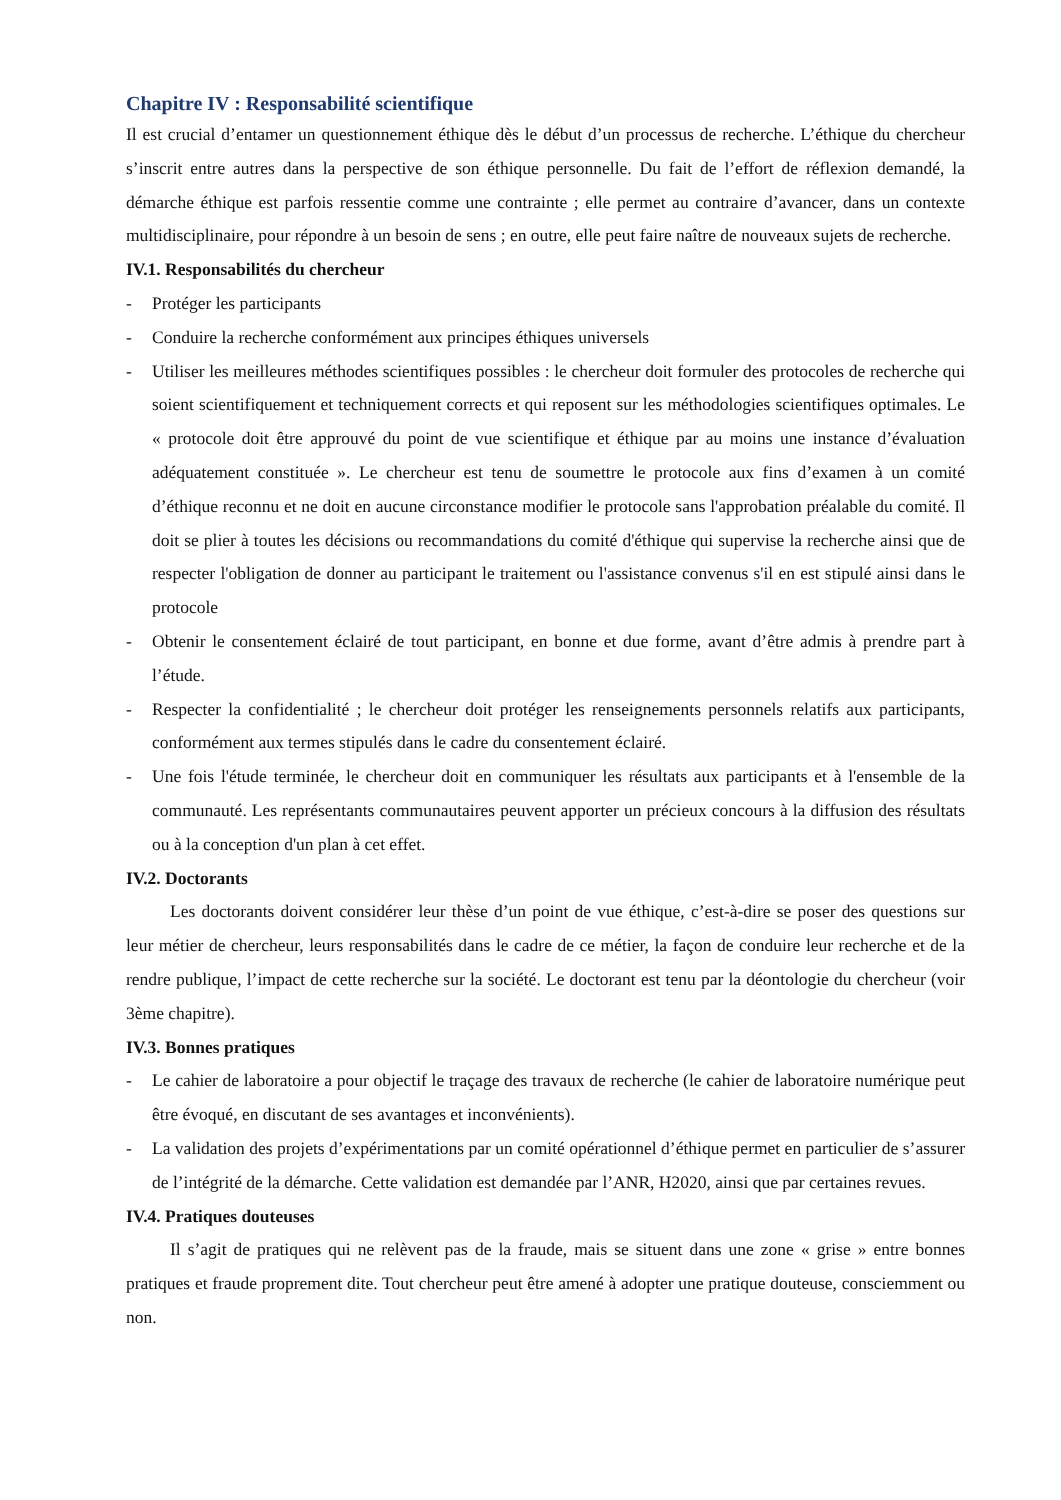Chapitre IV : Responsabilité scientifique
Il est crucial d’entamer un questionnement éthique dès le début d’un processus de recherche. L’éthique du chercheur s’inscrit entre autres dans la perspective de son éthique personnelle. Du fait de l’effort de réflexion demandé, la démarche éthique est parfois ressentie comme une contrainte ; elle permet au contraire d’avancer, dans un contexte multidisciplinaire, pour répondre à un besoin de sens ; en outre, elle peut faire naître de nouveaux sujets de recherche.
IV.1. Responsabilités du chercheur
- Protéger les participants
- Conduire la recherche conformément aux principes éthiques universels
- Utiliser les meilleures méthodes scientifiques possibles : le chercheur doit formuler des protocoles de recherche qui soient scientifiquement et techniquement corrects et qui reposent sur les méthodologies scientifiques optimales. Le « protocole doit être approuvé du point de vue scientifique et éthique par au moins une instance d’évaluation adéquatement constituée ». Le chercheur est tenu de soumettre le protocole aux fins d’examen à un comité d’éthique reconnu et ne doit en aucune circonstance modifier le protocole sans l'approbation préalable du comité. Il doit se plier à toutes les décisions ou recommandations du comité d'éthique qui supervise la recherche ainsi que de respecter l'obligation de donner au participant le traitement ou l'assistance convenus s'il en est stipulé ainsi dans le protocole
- Obtenir le consentement éclairé de tout participant, en bonne et due forme, avant d’être admis à prendre part à l’étude.
- Respecter la confidentialité ; le chercheur doit protéger les renseignements personnels relatifs aux participants, conformément aux termes stipulés dans le cadre du consentement éclairé.
- Une fois l'étude terminée, le chercheur doit en communiquer les résultats aux participants et à l'ensemble de la communauté. Les représentants communautaires peuvent apporter un précieux concours à la diffusion des résultats ou à la conception d'un plan à cet effet.
IV.2. Doctorants
Les doctorants doivent considérer leur thèse d’un point de vue éthique, c’est-à-dire se poser des questions sur leur métier de chercheur, leurs responsabilités dans le cadre de ce métier, la façon de conduire leur recherche et de la rendre publique, l’impact de cette recherche sur la société. Le doctorant est tenu par la déontologie du chercheur (voir 3ème chapitre).
IV.3. Bonnes pratiques
- Le cahier de laboratoire a pour objectif le traçage des travaux de recherche (le cahier de laboratoire numérique peut être évoqué, en discutant de ses avantages et inconvénients).
- La validation des projets d’expérimentations par un comité opérationnel d’éthique permet en particulier de s’assurer de l’intégrité de la démarche. Cette validation est demandée par l’ANR, H2020, ainsi que par certaines revues.
IV.4. Pratiques douteuses
Il s’agit de pratiques qui ne relèvent pas de la fraude, mais se situent dans une zone « grise » entre bonnes pratiques et fraude proprement dite. Tout chercheur peut être amené à adopter une pratique douteuse, consciemment ou non.